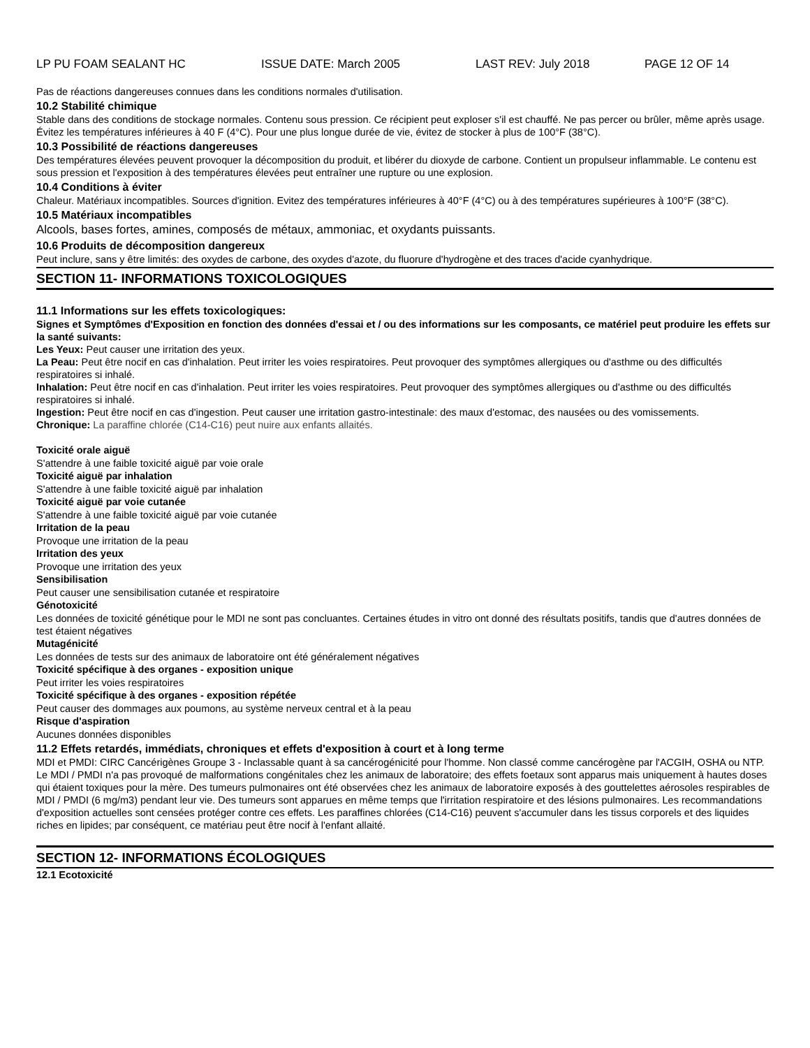LP PU FOAM SEALANT HC ISSUE DATE: March 2005 LAST REV: July 2018 PAGE 12 OF 14
Pas de réactions dangereuses connues dans les conditions normales d'utilisation.
10.2 Stabilité chimique
Stable dans des conditions de stockage normales. Contenu sous pression. Ce récipient peut exploser s'il est chauffé. Ne pas percer ou brûler, même après usage. Évitez les températures inférieures à 40 F (4°C). Pour une plus longue durée de vie, évitez de stocker à plus de 100°F (38°C).
10.3 Possibilité de réactions dangereuses
Des températures élevées peuvent provoquer la décomposition du produit, et libérer du dioxyde de carbone. Contient un propulseur inflammable. Le contenu est sous pression et l'exposition à des températures élevées peut entraîner une rupture ou une explosion.
10.4 Conditions à éviter
Chaleur. Matériaux incompatibles. Sources d'ignition. Evitez des températures inférieures à 40°F (4°C) ou à des températures supérieures à 100°F (38°C).
10.5 Matériaux incompatibles
Alcools, bases fortes, amines, composés de métaux, ammoniac, et oxydants puissants.
10.6 Produits de décomposition dangereux
Peut inclure, sans y être limités: des oxydes de carbone, des oxydes d'azote, du fluorure d'hydrogène et des traces d'acide cyanhydrique.
SECTION 11- INFORMATIONS TOXICOLOGIQUES
11.1 Informations sur les effets toxicologiques:
Signes et Symptômes d'Exposition en fonction des données d'essai et / ou des informations sur les composants, ce matériel peut produire les effets sur la santé suivants:
Les Yeux: Peut causer une irritation des yeux.
La Peau: Peut être nocif en cas d'inhalation. Peut irriter les voies respiratoires. Peut provoquer des symptômes allergiques ou d'asthme ou des difficultés respiratoires si inhalé.
Inhalation: Peut être nocif en cas d'inhalation. Peut irriter les voies respiratoires. Peut provoquer des symptômes allergiques ou d'asthme ou des difficultés respiratoires si inhalé.
Ingestion: Peut être nocif en cas d'ingestion. Peut causer une irritation gastro-intestinale: des maux d'estomac, des nausées ou des vomissements.
Chronique: La paraffine chlorée (C14-C16) peut nuire aux enfants allaités.
Toxicité orale aiguë
S'attendre à une faible toxicité aiguë par voie orale
Toxicité aiguë par inhalation
S'attendre à une faible toxicité aiguë par inhalation
Toxicité aiguë par voie cutanée
S'attendre à une faible toxicité aiguë par voie cutanée
Irritation de la peau
Provoque une irritation de la peau
Irritation des yeux
Provoque une irritation des yeux
Sensibilisation
Peut causer une sensibilisation cutanée et respiratoire
Génotoxicité
Les données de toxicité génétique pour le MDI ne sont pas concluantes. Certaines études in vitro ont donné des résultats positifs, tandis que d'autres données de test étaient négatives
Mutagénicité
Les données de tests sur des animaux de laboratoire ont été généralement négatives
Toxicité spécifique à des organes - exposition unique
Peut irriter les voies respiratoires
Toxicité spécifique à des organes - exposition répétée
Peut causer des dommages aux poumons, au système nerveux central et à la peau
Risque d'aspiration
Aucunes données disponibles
11.2 Effets retardés, immédiats, chroniques et effets d'exposition à court et à long terme
MDI et PMDI: CIRC Cancérigènes Groupe 3 - Inclassable quant à sa cancérogénicité pour l'homme. Non classé comme cancérogène par l'ACGIH, OSHA ou NTP. Le MDI / PMDI n'a pas provoqué de malformations congénitales chez les animaux de laboratoire; des effets foetaux sont apparus mais uniquement à hautes doses qui étaient toxiques pour la mère. Des tumeurs pulmonaires ont été observées chez les animaux de laboratoire exposés à des gouttelettes aérosoles respirables de MDI / PMDI (6 mg/m3) pendant leur vie. Des tumeurs sont apparues en même temps que l'irritation respiratoire et des lésions pulmonaires. Les recommandations d'exposition actuelles sont censées protéger contre ces effets. Les paraffines chlorées (C14-C16) peuvent s'accumuler dans les tissus corporels et des liquides riches en lipides; par conséquent, ce matériau peut être nocif à l'enfant allaité.
SECTION 12- INFORMATIONS ÉCOLOGIQUES
12.1 Ecotoxicité